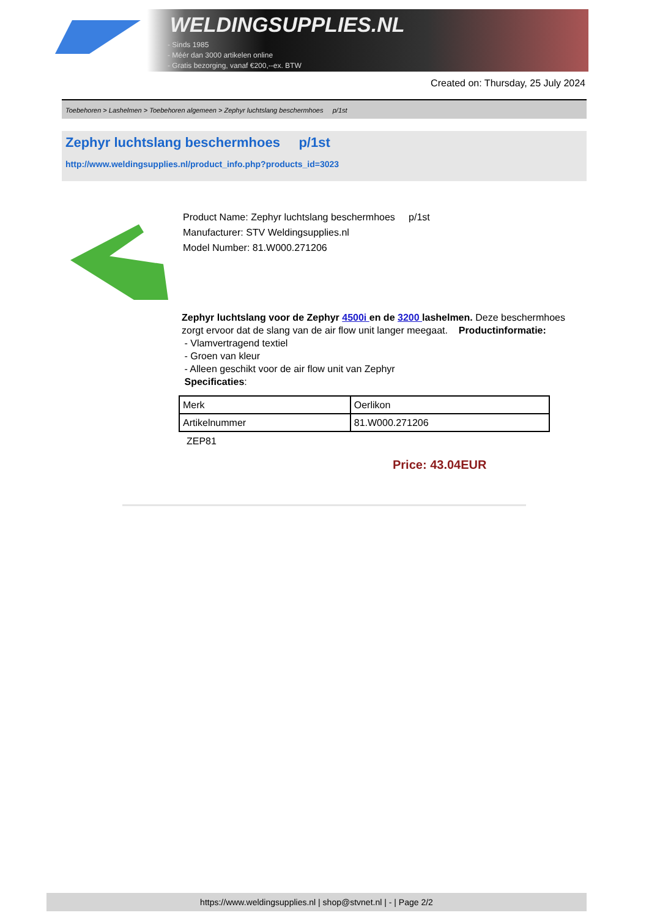WELDINGSUPPLIES.NL
- Sinds 1985
- Méér dan 3000 artikelen online
- Gratis bezorging, vanaf €200,--ex. BTW
Created on: Thursday, 25 July 2024
Toebehoren > Lashelmen > Toebehoren algemeen > Zephyr luchtslang beschermhoes p/1st
Zephyr luchtslang beschermhoes p/1st
http://www.weldingsupplies.nl/product_info.php?products_id=3023
Product Name: Zephyr luchtslang beschermhoes p/1st
Manufacturer: STV Weldingsupplies.nl
Model Number: 81.W000.271206
Zephyr luchtslang voor de Zephyr 4500i en de 3200 lashelmen. Deze beschermhoes zorgt ervoor dat de slang van de air flow unit langer meegaat. Productinformatie:
- Vlamvertragend textiel
- Groen van kleur
- Alleen geschikt voor de air flow unit van Zephyr
Specificaties:
| Merk | Oerlikon |
| Artikelnummer | 81.W000.271206 |
ZEP81
Price: 43.04EUR
https://www.weldingsupplies.nl | shop@stvnet.nl | - | Page 2/2